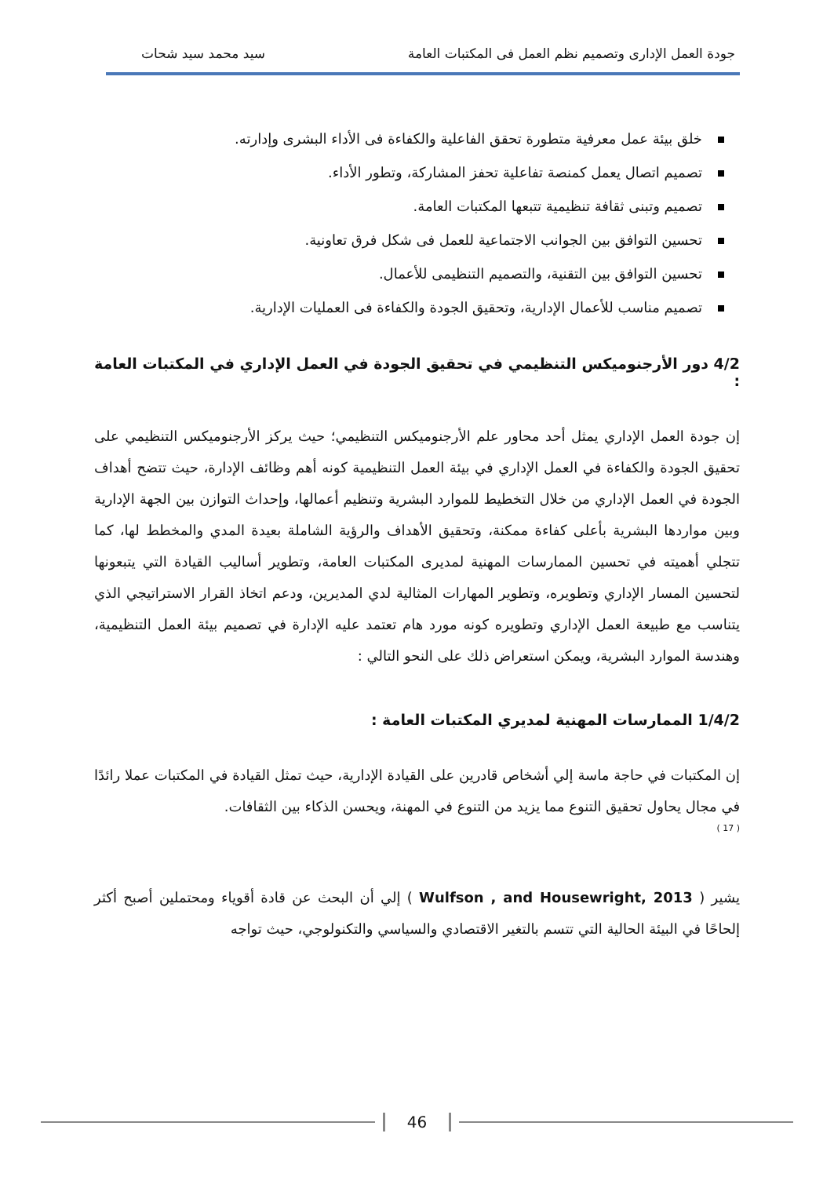جودة العمل الإدارى وتصميم نظم العمل فى المكتبات العامة
سيد محمد سيد شحات
خلق بيئة عمل معرفية متطورة تحقق الفاعلية والكفاءة فى الأداء البشرى وإدارته.
تصميم اتصال يعمل كمنصة تفاعلية تحفز المشاركة، وتطور الأداء.
تصميم وتبنى ثقافة تنظيمية تتبعها المكتبات العامة.
تحسين التوافق بين الجوانب الاجتماعية للعمل فى شكل فرق تعاونية.
تحسين التوافق بين التقنية، والتصميم التنظيمى للأعمال.
تصميم مناسب للأعمال الإدارية، وتحقيق الجودة والكفاءة فى العمليات الإدارية.
4/2 دور الأرجنوميكس التنظيمي في تحقيق الجودة في العمل الإداري في المكتبات العامة :
إن جودة العمل الإداري يمثل أحد محاور علم الأرجنوميكس التنظيمي؛ حيث يركز الأرجنوميكس التنظيمي على تحقيق الجودة والكفاءة في العمل الإداري في بيئة العمل التنظيمية كونه أهم وظائف الإدارة، حيث تتضح أهداف الجودة في العمل الإداري من خلال التخطيط للموارد البشرية وتنظيم أعمالها، وإحداث التوازن بين الجهة الإدارية وبين مواردها البشرية بأعلى كفاءة ممكنة، وتحقيق الأهداف والرؤية الشاملة بعيدة المدي والمخطط لها، كما تتجلي أهميته في تحسين الممارسات المهنية لمديرى المكتبات العامة، وتطوير أساليب القيادة التي يتبعونها لتحسين المسار الإداري وتطويره، وتطوير المهارات المثالية لدي المديرين، ودعم اتخاذ القرار الاستراتيجي الذي يتناسب مع طبيعة العمل الإداري وتطويره كونه مورد هام تعتمد عليه الإدارة في تصميم بيئة العمل التنظيمية، وهندسة الموارد البشرية، ويمكن استعراض ذلك على النحو التالي :
1/4/2 الممارسات المهنية لمديري المكتبات العامة :
إن المكتبات في حاجة ماسة إلي أشخاص قادرين على القيادة الإدارية، حيث تمثل القيادة في المكتبات عملا رائدًا في مجال يحاول تحقيق التنوع مما يزيد من التنوع في المهنة، ويحسن الذكاء بين الثقافات.
( 17 )
يشير ( Wulfson , and Housewright, 2013 ) إلي أن البحث عن قادة أقوياء ومحتملين أصبح أكثر إلحاحًا في البيئة الحالية التي تتسم بالتغير الاقتصادي والسياسي والتكنولوجي، حيث تواجه
46